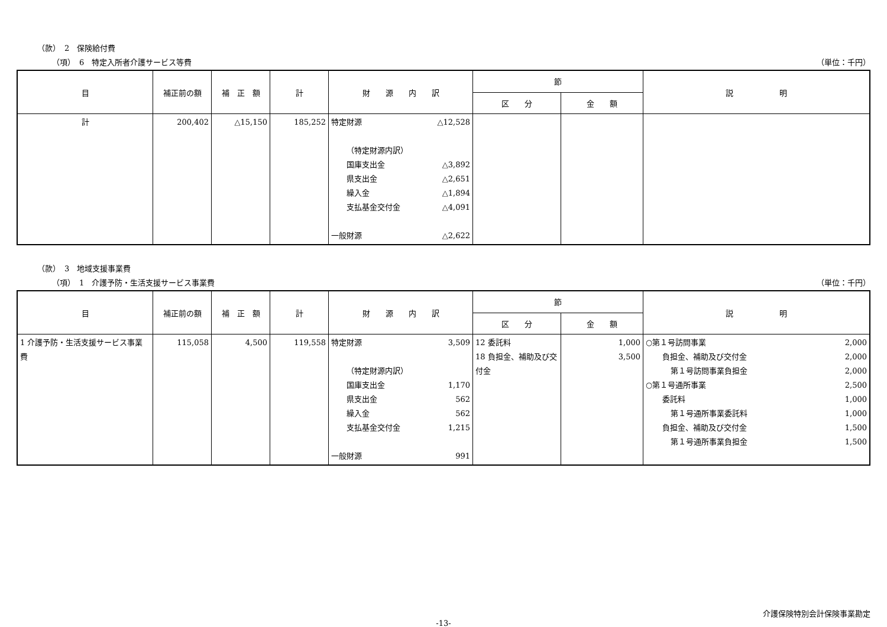（款）　2　保険給付費
（項）　6　特定入所者介護サービス等費 （単位：千円）
| 目 | 補正前の額 | 補 正 額 | 計 | 財 源 内 訳 | 節 | | 説 明 |
| --- | --- | --- | --- | --- | --- | --- | --- |
| | | | | | 区 分 | 金 額 | |
| 計 | 200,402 | △15,150 | 185,252 | 特定財源 △12,528 （特定財源内訳） 国庫支出金 △3,892 県支出金 △2,651 繰入金 △1,894 支払基金交付金 △4,091 一般財源 △2,622 | | | |
（款）　3　地域支援事業費
（項）　1　介護予防・生活支援サービス事業費 （単位：千円）
| 目 | 補正前の額 | 補 正 額 | 計 | 財 源 内 訳 | 節 | | 説 明 |
| --- | --- | --- | --- | --- | --- | --- | --- |
| | | | | | 区 分 | 金 額 | |
| 1 介護予防・生活支援サービス事業費 | 115,058 | 4,500 | 119,558 | 特定財源 3,509 （特定財源内訳） 国庫支出金 1,170 県支出金 562 繰入金 562 支払基金交付金 1,215 一般財源 991 | 12 委託料 18 負担金、補助及び交付金 | 1,000 3,500 | ○第１号訪問事業 2,000 負担金、補助及び交付金 2,000 第１号訪問事業負担金 2,000 ○第１号通所事業 2,500 委託料 1,000 第１号通所事業委託料 1,000 負担金、補助及び交付金 1,500 第１号通所事業負担金 1,500 |
介護保険特別会計保険事業勘定
-13-